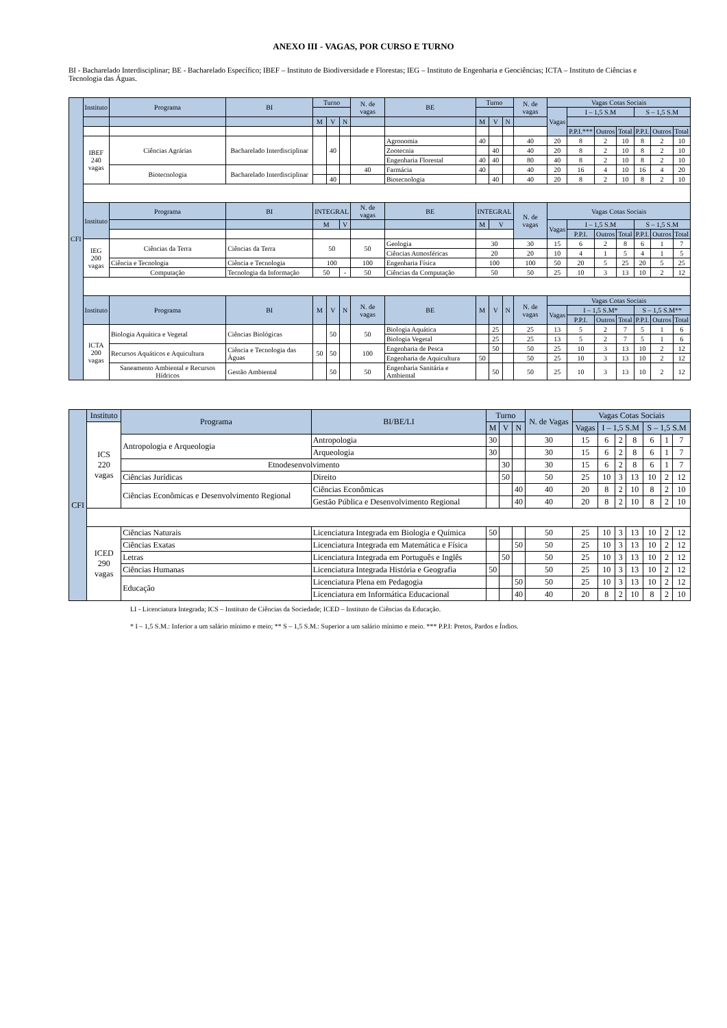ANEXO III - VAGAS, POR CURSO E TURNO
BI - Bacharelado Interdisciplinar; BE - Bacharelado Específico; IBEF – Instituto de Biodiversidade e Florestas; IEG – Instituto de Engenharia e Geociências; ICTA – Instituto de Ciências e Tecnologia das Águas.
| CFI | Instituto | Programa | BI | Turno | | | N. de vagas | BE | Turno | | | N. de vagas | Vagas Cotas Sociais | | | | | | |
| | | | | | | | | | | | | | Vagas | I – 1,5 S.M | | | S – 1,5 S.M | | |
| | | | | M | V | N | | | M | V | N | | | | | | | | |
| | | | | | | | | | | | | | | P.P.I.*** | Outros | Total | P.P.I. | Outros | Total |
| | IBEF 240 vagas | Ciências Agrárias | Bacharelado Interdisciplinar | | 40 | | | Agronomia | 40 | | | 40 | 20 | 8 | 2 | 10 | 8 | 2 | 10 |
| | | | | | | | | Zootecnia | | 40 | | 40 | 20 | 8 | 2 | 10 | 8 | 2 | 10 |
| | | | | | | | | Engenharia Florestal | 40 | 40 | | 80 | 40 | 8 | 2 | 10 | 8 | 2 | 10 |
| | | Biotecnologia | Bacharelado Interdisciplinar | | | | 40 | Farmácia | 40 | | | 40 | 20 | 16 | 4 | 10 | 16 | 4 | 20 |
| | | | | | 40 | | | Biotecnologia | | 40 | | 40 | 20 | 8 | 2 | 10 | 8 | 2 | 10 |
| | Instituto | Programa | BI | INTEGRAL | | | N. de vagas | BE | INTEGRAL | | | N. de vagas | Vagas Cotas Sociais | | | | | | |
| | | | | M | | V | | | M | V | | | Vagas | I – 1,5 S.M | | | S – 1,5 S.M | | |
| | | | | | | | | | | | | | | P.P.I. | Outros | Total | P.P.I. | Outros | Total |
| | IEG 200 vagas | Ciências da Terra | Ciências da Terra | 50 | | | 50 | Geologia | 30 | | | 30 | 15 | 6 | 2 | 8 | 6 | 1 | 7 |
| | | | | | | | | Ciências Atmosféricas | 20 | | | 20 | 10 | 4 | 1 | 5 | 4 | 1 | 5 |
| | | Ciência e Tecnologia | Ciência e Tecnologia | 100 | | | 100 | Engenharia Física | 100 | | | 100 | 50 | 20 | 5 | 25 | 20 | 5 | 25 |
| | | Computação | Tecnologia da Informação | 50 | | - | 50 | Ciências da Computação | 50 | | | 50 | 25 | 10 | 3 | 13 | 10 | 2 | 12 |
| | Instituto | Programa | BI | M | V | N | N. de vagas | BE | M | V | N | N. de vagas | Vagas Cotas Sociais | | | | | | |
| | | | | | | | | | | | | | Vagas | I – 1,5 S.M* | | | S – 1,5 S.M** | | |
| | | | | | | | | | | | | | | P.P.I. | Outros | Total | P.P.I. | Outros | Total |
| | ICTA 200 vagas | Biologia Aquática e Vegetal | Ciências Biológicas | | 50 | | 50 | Biologia Aquática | | 25 | | 25 | 13 | 5 | 2 | 7 | 5 | 1 | 6 |
| | | | | | | | | Biologia Vegetal | | 25 | | 25 | 13 | 5 | 2 | 7 | 5 | 1 | 6 |
| | | Recursos Aquáticos e Aquicultura | Ciência e Tecnologia das Águas | 50 | 50 | | 100 | Engenharia de Pesca | | 50 | | 50 | 25 | 10 | 3 | 13 | 10 | 2 | 12 |
| | | | | | | | | Engenharia de Aquicultura | 50 | | | 50 | 25 | 10 | 3 | 13 | 10 | 2 | 12 |
| | | Saneamento Ambiental e Recursos Hídricos | Gestão Ambiental | | 50 | | 50 | Engenharia Sanitária e Ambiental | | 50 | | 50 | 25 | 10 | 3 | 13 | 10 | 2 | 12 |
| CFI | Instituto | Programa | BI/BE/LI | Turno | | | N. de Vagas | Vagas Cotas Sociais | | | | | | |
| | ICS 220 vagas | | | M | V | N | | Vagas | I – 1,5 S.M | | | S – 1,5 S.M | | |
| | | Antropologia e Arqueologia | Antropologia | 30 | | | 30 | 15 | 6 | 2 | 8 | 6 | 1 | 7 |
| | | | Arqueologia | 30 | | | 30 | 15 | 6 | 2 | 8 | 6 | 1 | 7 |
| | | Etnodesenvolvimento | | | 30 | | 30 | 15 | 6 | 2 | 8 | 6 | 1 | 7 |
| | | Ciências Jurídicas | Direito | | 50 | | 50 | 25 | 10 | 3 | 13 | 10 | 2 | 12 |
| | | Ciências Econômicas e Desenvolvimento Regional | Ciências Econômicas | | | 40 | 40 | 20 | 8 | 2 | 10 | 8 | 2 | 10 |
| | | | Gestão Pública e Desenvolvimento Regional | | | 40 | 40 | 20 | 8 | 2 | 10 | 8 | 2 | 10 |
| | ICED 290 vagas | Ciências Naturais | Licenciatura Integrada em Biologia e Química | 50 | | | 50 | 25 | 10 | 3 | 13 | 10 | 2 | 12 |
| | | Ciências Exatas | Licenciatura Integrada em Matemática e Física | | | 50 | 50 | 25 | 10 | 3 | 13 | 10 | 2 | 12 |
| | | Letras | Licenciatura Integrada em Português e Inglês | | 50 | | 50 | 25 | 10 | 3 | 13 | 10 | 2 | 12 |
| | | Ciências Humanas | Licenciatura Integrada História e Geografia | 50 | | | 50 | 25 | 10 | 3 | 13 | 10 | 2 | 12 |
| | | Educação | Licenciatura Plena em Pedagogia | | | 50 | 50 | 25 | 10 | 3 | 13 | 10 | 2 | 12 |
| | | | Licenciatura em Informática Educacional | | | 40 | 40 | 20 | 8 | 2 | 10 | 8 | 2 | 10 |
LI - Licenciatura Integrada; ICS – Instituto de Ciências da Sociedade; ICED – Instituto de Ciências da Educação.
* I – 1,5 S.M.: Inferior a um salário mínimo e meio; ** S – 1,5 S.M.: Superior a um salário mínimo e meio. *** P.P.I: Pretos, Pardos e Índios.